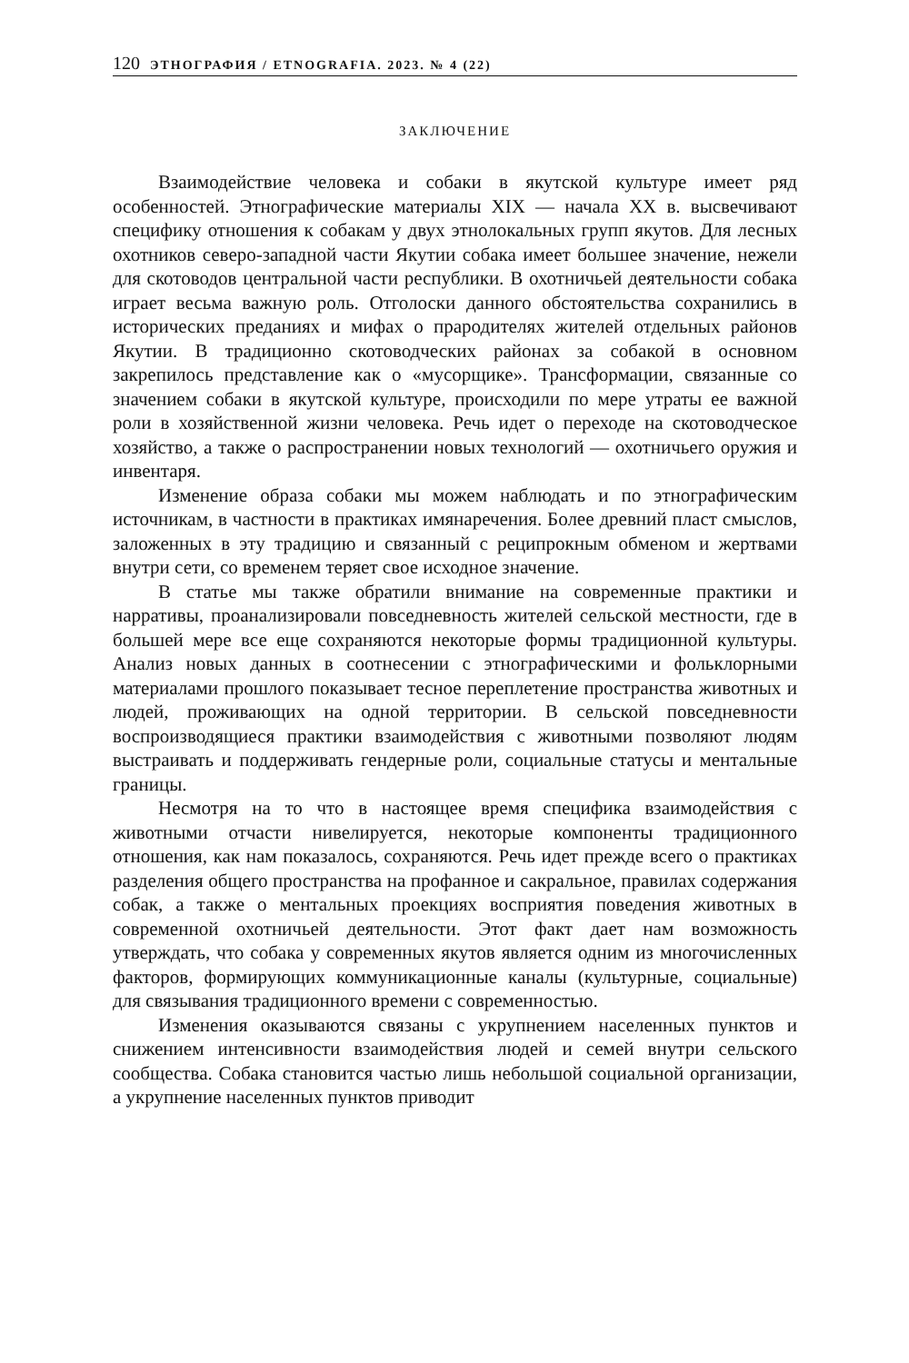120 ЭТНОГРАФИЯ / ETNOGRAFIA. 2023. № 4 (22)
ЗАКЛЮЧЕНИЕ
Взаимодействие человека и собаки в якутской культуре имеет ряд особенностей. Этнографические материалы XIX — начала XX в. высвечивают специфику отношения к собакам у двух этнолокальных групп якутов. Для лесных охотников северо-западной части Якутии собака имеет большее значение, нежели для скотоводов центральной части республики. В охотничьей деятельности собака играет весьма важную роль. Отголоски данного обстоятельства сохранились в исторических преданиях и мифах о прародителях жителей отдельных районов Якутии. В традиционно скотоводческих районах за собакой в основном закрепилось представление как о «мусорщике». Трансформации, связанные со значением собаки в якутской культуре, происходили по мере утраты ее важной роли в хозяйственной жизни человека. Речь идет о переходе на скотоводческое хозяйство, а также о распространении новых технологий — охотничьего оружия и инвентаря.
Изменение образа собаки мы можем наблюдать и по этнографическим источникам, в частности в практиках имянаречения. Более древний пласт смыслов, заложенных в эту традицию и связанный с реципрокным обменом и жертвами внутри сети, со временем теряет свое исходное значение.
В статье мы также обратили внимание на современные практики и нарративы, проанализировали повседневность жителей сельской местности, где в большей мере все еще сохраняются некоторые формы традиционной культуры. Анализ новых данных в соотнесении с этнографическими и фольклорными материалами прошлого показывает тесное переплетение пространства животных и людей, проживающих на одной территории. В сельской повседневности воспроизводящиеся практики взаимодействия с животными позволяют людям выстраивать и поддерживать гендерные роли, социальные статусы и ментальные границы.
Несмотря на то что в настоящее время специфика взаимодействия с животными отчасти нивелируется, некоторые компоненты традиционного отношения, как нам показалось, сохраняются. Речь идет прежде всего о практиках разделения общего пространства на профанное и сакральное, правилах содержания собак, а также о ментальных проекциях восприятия поведения животных в современной охотничьей деятельности. Этот факт дает нам возможность утверждать, что собака у современных якутов является одним из многочисленных факторов, формирующих коммуникационные каналы (культурные, социальные) для связывания традиционного времени с современностью.
Изменения оказываются связаны с укрупнением населенных пунктов и снижением интенсивности взаимодействия людей и семей внутри сельского сообщества. Собака становится частью лишь небольшой социальной организации, а укрупнение населенных пунктов приводит